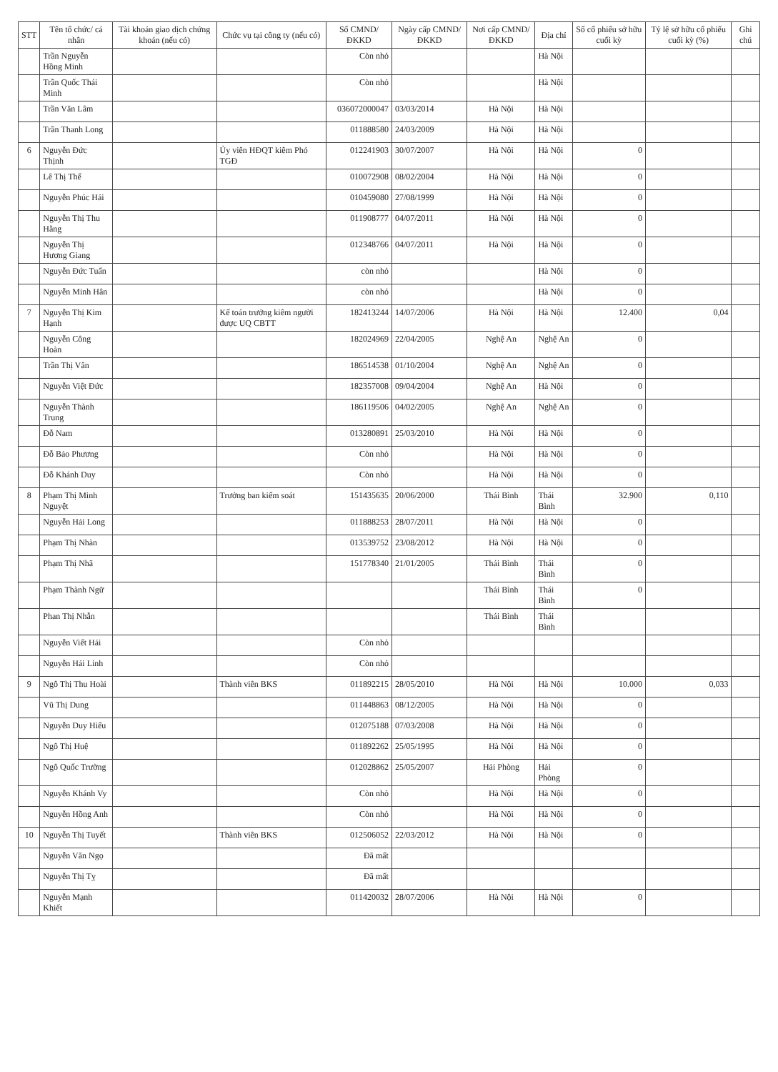| STT | Tên tổ chức/ cá nhân | Tài khoản giao dịch chứng khoán (nếu có) | Chức vụ tại công ty (nếu có) | Số CMND/ĐKKD | Ngày cấp CMND/ĐKKD | Nơi cấp CMND/ĐKKD | Địa chỉ | Số cổ phiếu sở hữu cuối kỳ | Tỷ lệ sở hữu cổ phiếu cuối kỳ (%) | Ghi chú |
| --- | --- | --- | --- | --- | --- | --- | --- | --- | --- | --- |
| | Trần Nguyễn Hồng Minh | | | Còn nhỏ | | | Hà Nội | | | |
| | Trần Quốc Thái Minh | | | Còn nhỏ | | | Hà Nội | | | |
| | Trần Văn Lâm | | | 036072000047 | 03/03/2014 | Hà Nội | Hà Nội | | | |
| | Trần Thanh Long | | | 011888580 | 24/03/2009 | Hà Nội | Hà Nội | | | |
| 6 | Nguyễn Đức Thịnh | | Ủy viên HĐQT kiêm Phó TGĐ | 012241903 | 30/07/2007 | Hà Nội | Hà Nội | 0 | | |
| | Lê Thị Thể | | | 010072908 | 08/02/2004 | Hà Nội | Hà Nội | 0 | | |
| | Nguyễn Phúc Hải | | | 010459080 | 27/08/1999 | Hà Nội | Hà Nội | 0 | | |
| | Nguyễn Thị Thu Hằng | | | 011908777 | 04/07/2011 | Hà Nội | Hà Nội | 0 | | |
| | Nguyễn Thị Hương Giang | | | 012348766 | 04/07/2011 | Hà Nội | Hà Nội | 0 | | |
| | Nguyễn Đức Tuấn | | | còn nhỏ | | | Hà Nội | 0 | | |
| | Nguyễn Minh Hân | | | còn nhỏ | | | Hà Nội | 0 | | |
| 7 | Nguyễn Thị Kim Hạnh | | Kế toán trưởng kiêm người được UQ CBTT | 182413244 | 14/07/2006 | Hà Nội | Hà Nội | 12.400 | 0,04 | |
| | Nguyễn Công Hoàn | | | 182024969 | 22/04/2005 | Nghệ An | Nghệ An | 0 | | |
| | Trần Thị Vân | | | 186514538 | 01/10/2004 | Nghệ An | Nghệ An | 0 | | |
| | Nguyễn Việt Đức | | | 182357008 | 09/04/2004 | Nghệ An | Hà Nội | 0 | | |
| | Nguyễn Thành Trung | | | 186119506 | 04/02/2005 | Nghệ An | Nghệ An | 0 | | |
| | Đỗ Nam | | | 013280891 | 25/03/2010 | Hà Nội | Hà Nội | 0 | | |
| | Đỗ Bảo Phương | | | Còn nhỏ | | Hà Nội | Hà Nội | 0 | | |
| | Đỗ Khánh Duy | | | Còn nhỏ | | Hà Nội | Hà Nội | 0 | | |
| 8 | Phạm Thị Minh Nguyệt | | Trưởng ban kiểm soát | 151435635 | 20/06/2000 | Thái Bình | Thái Bình | 32.900 | 0,110 | |
| | Nguyễn Hải Long | | | 011888253 | 28/07/2011 | Hà Nội | Hà Nội | 0 | | |
| | Phạm Thị Nhàn | | | 013539752 | 23/08/2012 | Hà Nội | Hà Nội | 0 | | |
| | Phạm Thị Nhã | | | 151778340 | 21/01/2005 | Thái Bình | Thái Bình | 0 | | |
| | Phạm Thành Ngữ | | | | | Thái Bình | Thái Bình | 0 | | |
| | Phan Thị Nhẫn | | | | | Thái Bình | Thái Bình | | | |
| | Nguyễn Viết Hải | | | Còn nhỏ | | | | | | |
| | Nguyễn Hải Linh | | | Còn nhỏ | | | | | | |
| 9 | Ngô Thị Thu Hoài | | Thành viên BKS | 011892215 | 28/05/2010 | Hà Nội | Hà Nội | 10.000 | 0,033 | |
| | Vũ Thị Dung | | | 011448863 | 08/12/2005 | Hà Nội | Hà Nội | 0 | | |
| | Nguyễn Duy Hiếu | | | 012075188 | 07/03/2008 | Hà Nội | Hà Nội | 0 | | |
| | Ngô Thị Huệ | | | 011892262 | 25/05/1995 | Hà Nội | Hà Nội | 0 | | |
| | Ngô Quốc Trường | | | 012028862 | 25/05/2007 | Hải Phòng | Hải Phòng | 0 | | |
| | Nguyễn Khánh Vy | | | Còn nhỏ | | Hà Nội | Hà Nội | 0 | | |
| | Nguyễn Hồng Anh | | | Còn nhỏ | | Hà Nội | Hà Nội | 0 | | |
| 10 | Nguyễn Thị Tuyết | | Thành viên BKS | 012506052 | 22/03/2012 | Hà Nội | Hà Nội | 0 | | |
| | Nguyễn Văn Ngọ | | | Đã mất | | | | | | |
| | Nguyễn Thị Tỵ | | | Đã mất | | | | | | |
| | Nguyễn Mạnh Khiết | | | 011420032 | 28/07/2006 | Hà Nội | Hà Nội | 0 | | |